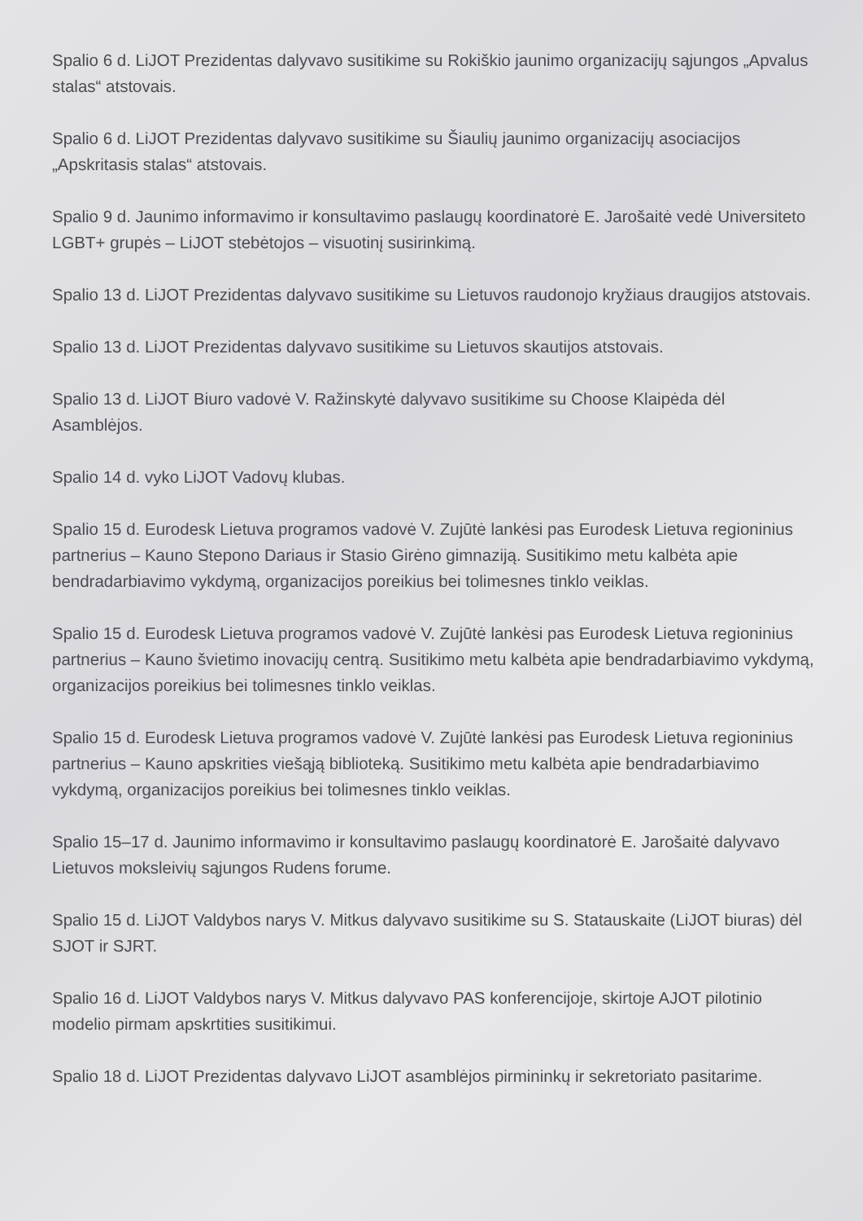Spalio 6 d. LiJOT Prezidentas dalyvavo susitikime su Rokiškio jaunimo organizacijų sąjungos „Apvalus stalas“ atstovais.
Spalio 6 d. LiJOT Prezidentas dalyvavo susitikime su Šiaulių jaunimo organizacijų asociacijos „Apskritasis stalas“ atstovais.
Spalio 9 d. Jaunimo informavimo ir konsultavimo paslaugų koordinatorė E. Jarošaitė vedė Universiteto LGBT+ grupės – LiJOT stebėtojos – visuotinį susirinkimą.
Spalio 13 d. LiJOT Prezidentas dalyvavo susitikime su Lietuvos raudonojo kryžiaus draugijos atstovais.
Spalio 13 d. LiJOT Prezidentas dalyvavo susitikime su Lietuvos skautijos atstovais.
Spalio 13 d. LiJOT Biuro vadovė V. Ražinskytė dalyvavo susitikime su Choose Klaipėda dėl Asamblėjos.
Spalio 14 d. vyko LiJOT Vadovų klubas.
Spalio 15 d. Eurodesk Lietuva programos vadovė V. Zujūtė lankėsi pas Eurodesk Lietuva regioninius partnerius – Kauno Stepono Dariaus ir Stasio Girėno gimnaziją. Susitikimo metu kalbėta apie bendradarbiavimo vykdymą, organizacijos poreikius bei tolimesnes tinklo veiklas.
Spalio 15 d. Eurodesk Lietuva programos vadovė V. Zujūtė lankėsi pas Eurodesk Lietuva regioninius partnerius – Kauno švietimo inovacijų centrą. Susitikimo metu kalbėta apie bendradarbiavimo vykdymą, organizacijos poreikius bei tolimesnes tinklo veiklas.
Spalio 15 d. Eurodesk Lietuva programos vadovė V. Zujūtė lankėsi pas Eurodesk Lietuva regioninius partnerius – Kauno apskrities viešąją biblioteką. Susitikimo metu kalbėta apie bendradarbiavimo vykdymą, organizacijos poreikius bei tolimesnes tinklo veiklas.
Spalio 15–17 d. Jaunimo informavimo ir konsultavimo paslaugų koordinatorė E. Jarošaitė dalyvavo Lietuvos moksleivių sąjungos Rudens forume.
Spalio 15 d. LiJOT Valdybos narys V. Mitkus dalyvavo susitikime su S. Statauskaite (LiJOT biuras) dėl SJOT ir SJRT.
Spalio 16 d. LiJOT Valdybos narys V. Mitkus dalyvavo PAS konferencijoje, skirtoje AJOT pilotinio modelio pirmam apskrtities susitikimui.
Spalio 18 d. LiJOT Prezidentas dalyvavo LiJOT asamblėjos pirmininkų ir sekretoriato pasitarime.